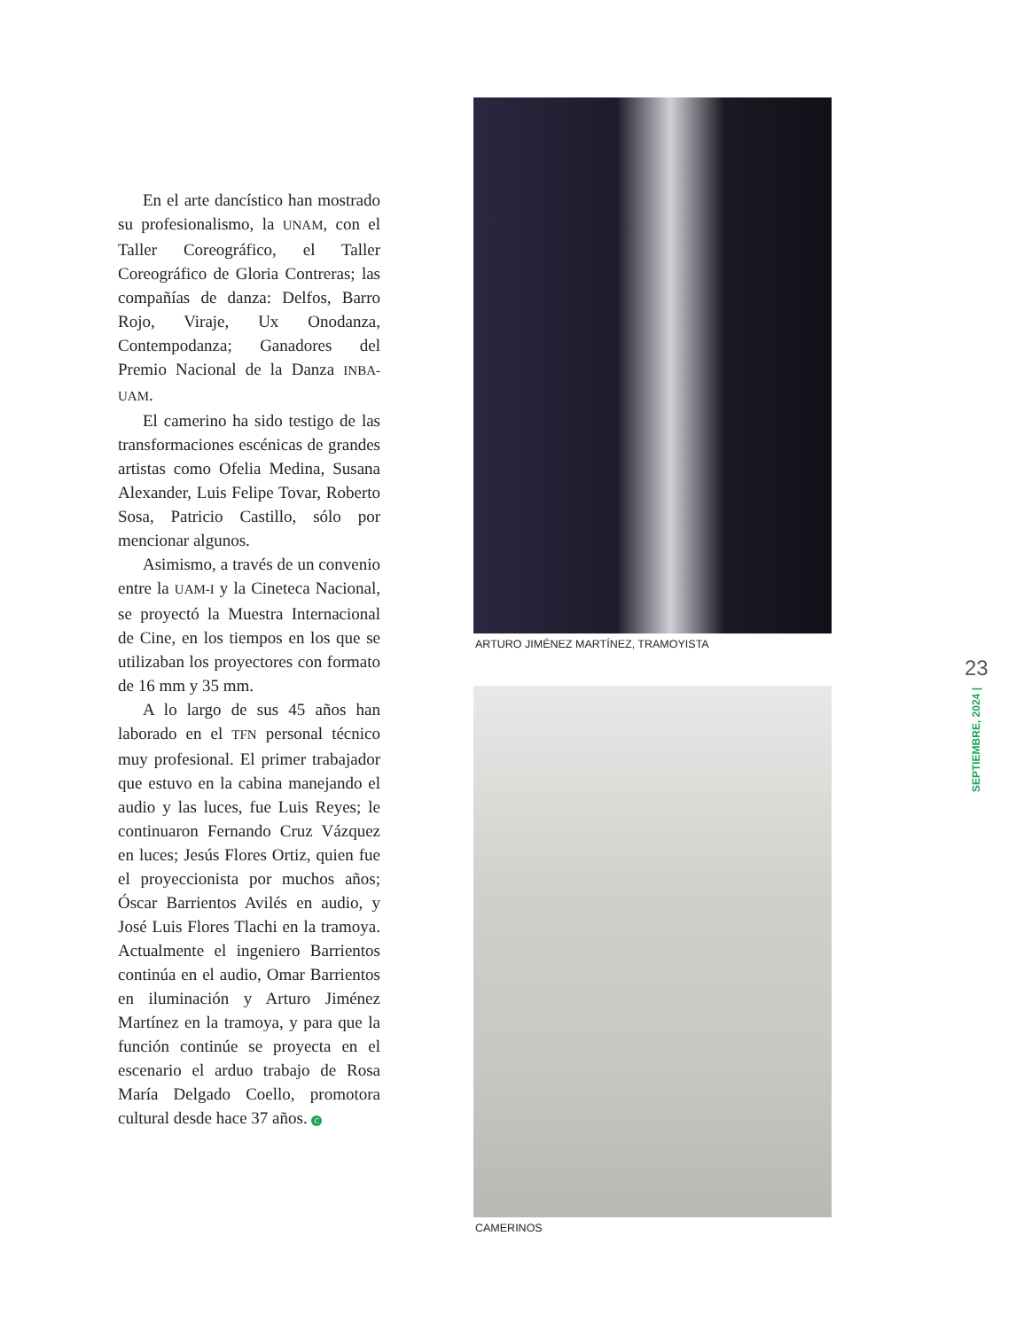En el arte dancístico han mostrado su profesionalismo, la UNAM, con el Taller Coreográfico, el Taller Coreográfico de Gloria Contreras; las compañías de danza: Delfos, Barro Rojo, Viraje, Ux Onodanza, Contempodanza; Ganadores del Premio Nacional de la Danza INBA-UAM.
El camerino ha sido testigo de las transformaciones escénicas de grandes artistas como Ofelia Medina, Susana Alexander, Luis Felipe Tovar, Roberto Sosa, Patricio Castillo, sólo por mencionar algunos.
Asimismo, a través de un convenio entre la UAM-I y la Cineteca Nacional, se proyectó la Muestra Internacional de Cine, en los tiempos en los que se utilizaban los proyectores con formato de 16 mm y 35 mm.
A lo largo de sus 45 años han laborado en el TFN personal técnico muy profesional. El primer trabajador que estuvo en la cabina manejando el audio y las luces, fue Luis Reyes; le continuaron Fernando Cruz Vázquez en luces; Jesús Flores Ortiz, quien fue el proyeccionista por muchos años; Óscar Barrientos Avilés en audio, y José Luis Flores Tlachi en la tramoya. Actualmente el ingeniero Barrientos continúa en el audio, Omar Barrientos en iluminación y Arturo Jiménez Martínez en la tramoya, y para que la función continúe se proyecta en el escenario el arduo trabajo de Rosa María Delgado Coello, promotora cultural desde hace 37 años. C
ARTURO JIMÉNEZ MARTÍNEZ, TRAMOYISTA
CAMERINOS
23
SEPTIEMBRE, 2024 |